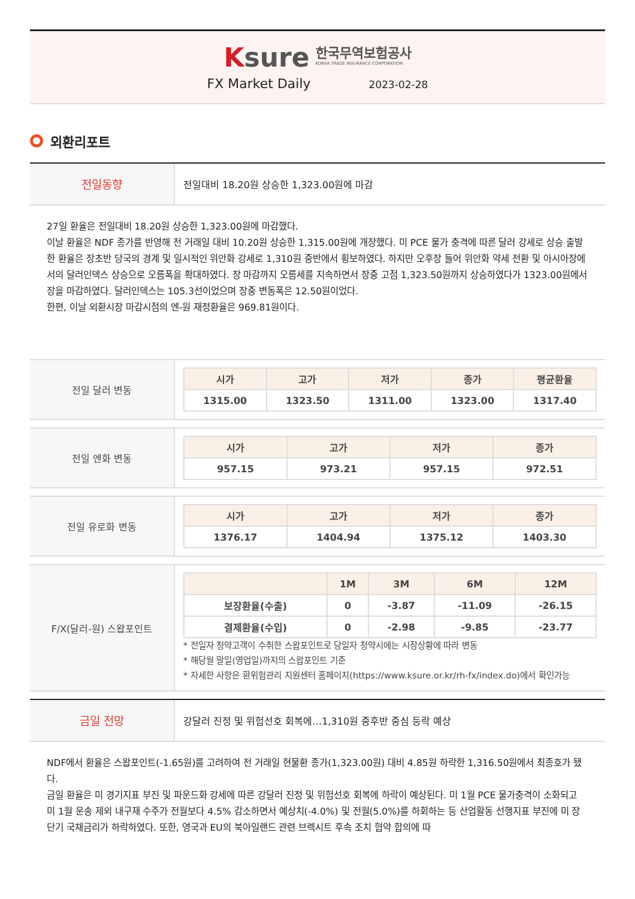Ksure 한국무역보험공사 KOREA TRADE INSURANCE CORPORATION
FX Market Daily 2023-02-28
외환리포트
전일동향
전일대비 18.20원 상승한 1,323.00원에 마감
27일 환율은 전일대비 18.20원 상승한 1,323.00원에 마감했다.
이날 환율은 NDF 종가를 반영해 전 거래일 대비 10.20원 상승한 1,315.00원에 개장했다. 미 PCE 물가 충격에 따른 달러 강세로 상승 출발한 환율은 장초반 당국의 경계 및 일시적인 위안화 강세로 1,310원 중반에서 횡보하였다. 하지만 오후장 들어 위안화 약세 전환 및 아시아장에서의 달러인덱스 상승으로 오름폭을 확대하였다. 장 마감까지 오름세를 지속하면서 장중 고점 1,323.50원까지 상승하였다가 1323.00원에서 장을 마감하였다. 달러인덱스는 105.3선이었으며 장중 변동폭은 12.50원이었다.
한편, 이날 외환시장 마감시점의 엔-원 재정환율은 969.81원이다.
전일 달러 변동
| 시가 | 고가 | 저가 | 종가 | 평균환율 |
| --- | --- | --- | --- | --- |
| 1315.00 | 1323.50 | 1311.00 | 1323.00 | 1317.40 |
전일 엔화 변동
| 시가 | 고가 | 저가 | 종가 |
| --- | --- | --- | --- |
| 957.15 | 973.21 | 957.15 | 972.51 |
전일 유로화 변동
| 시가 | 고가 | 저가 | 종가 |
| --- | --- | --- | --- |
| 1376.17 | 1404.94 | 1375.12 | 1403.30 |
F/X(달러-원) 스왑포인트
| | 1M | 3M | 6M | 12M |
| --- | --- | --- | --- | --- |
| 보장환율(수출) | 0 | -3.87 | -11.09 | -26.15 |
| 결제환율(수입) | 0 | -2.98 | -9.85 | -23.77 |
* 전일자 청약고객이 수취한 스왑포인트로 당일자 청약시에는 시장상황에 따라 변동
* 해당월 말일(영업일)까지의 스왑포인트 기준
* 자세한 사항은 환위험관리 지원센터 홈페이지(https://www.ksure.or.kr/rh-fx/index.do)에서 확인가능
금일 전망
강달러 진정 및 위험선호 회복에…1,310원 중후반 중심 등락 예상
NDF에서 환율은 스왑포인트(-1.65원)를 고려하여 전 거래일 현물환 종가(1,323.00원) 대비 4.85원 하락한 1,316.50원에서 최종호가 됐다.
금일 환율은 미 경기지표 부진 및 파운드화 강세에 따른 강달러 진정 및 위험선호 회복에 하락이 예상된다. 미 1월 PCE 물가충격이 소화되고 미 1월 운송 제외 내구재 수주가 전월보다 4.5% 감소하면서 예상치(-4.0%) 및 전월(5.0%)를 하회하는 등 산업활동 선행지표 부진에 미 장단기 국채금리가 하락하였다. 또한, 영국과 EU의 북아일랜드 관련 브렉시트 후속 조치 협약 합의에 따